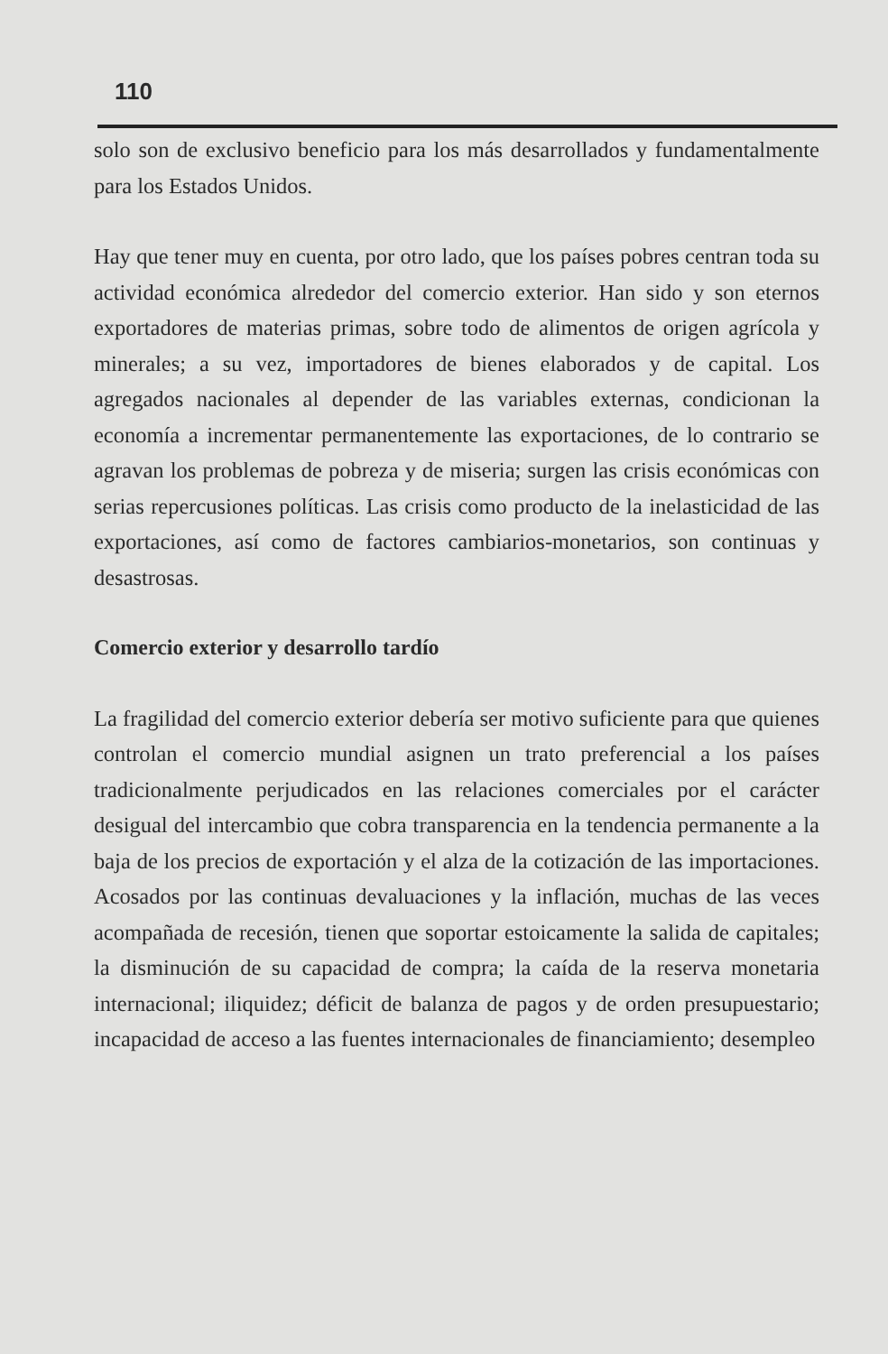110
solo son de exclusivo beneficio para los más desarrollados y fundamentalmente para los Estados Unidos.
Hay que tener muy en cuenta, por otro lado, que los países pobres centran toda su actividad económica alrededor del comercio exterior. Han sido y son eternos exportadores de materias primas, sobre todo de alimentos de origen agrícola y minerales; a su vez, importadores de bienes elaborados y de capital. Los agregados nacionales al depender de las variables externas, condicionan la economía a incrementar permanentemente las exportaciones, de lo contrario se agravan los problemas de pobreza y de miseria; surgen las crisis económicas con serias repercusiones políticas. Las crisis como producto de la inelasticidad de las exportaciones, así como de factores cambiarios-monetarios, son continuas y desastrosas.
Comercio exterior y desarrollo tardío
La fragilidad del comercio exterior debería ser motivo suficiente para que quienes controlan el comercio mundial asignen un trato preferencial a los países tradicionalmente perjudicados en las relaciones comerciales por el carácter desigual del intercambio que cobra transparencia en la tendencia permanente a la baja de los precios de exportación y el alza de la cotización de las importaciones. Acosados por las continuas devaluaciones y la inflación, muchas de las veces acompañada de recesión, tienen que soportar estoicamente la salida de capitales; la disminución de su capacidad de compra; la caída de la reserva monetaria internacional; iliquidez; déficit de balanza de pagos y de orden presupuestario; incapacidad de acceso a las fuentes internacionales de financiamiento; desempleo